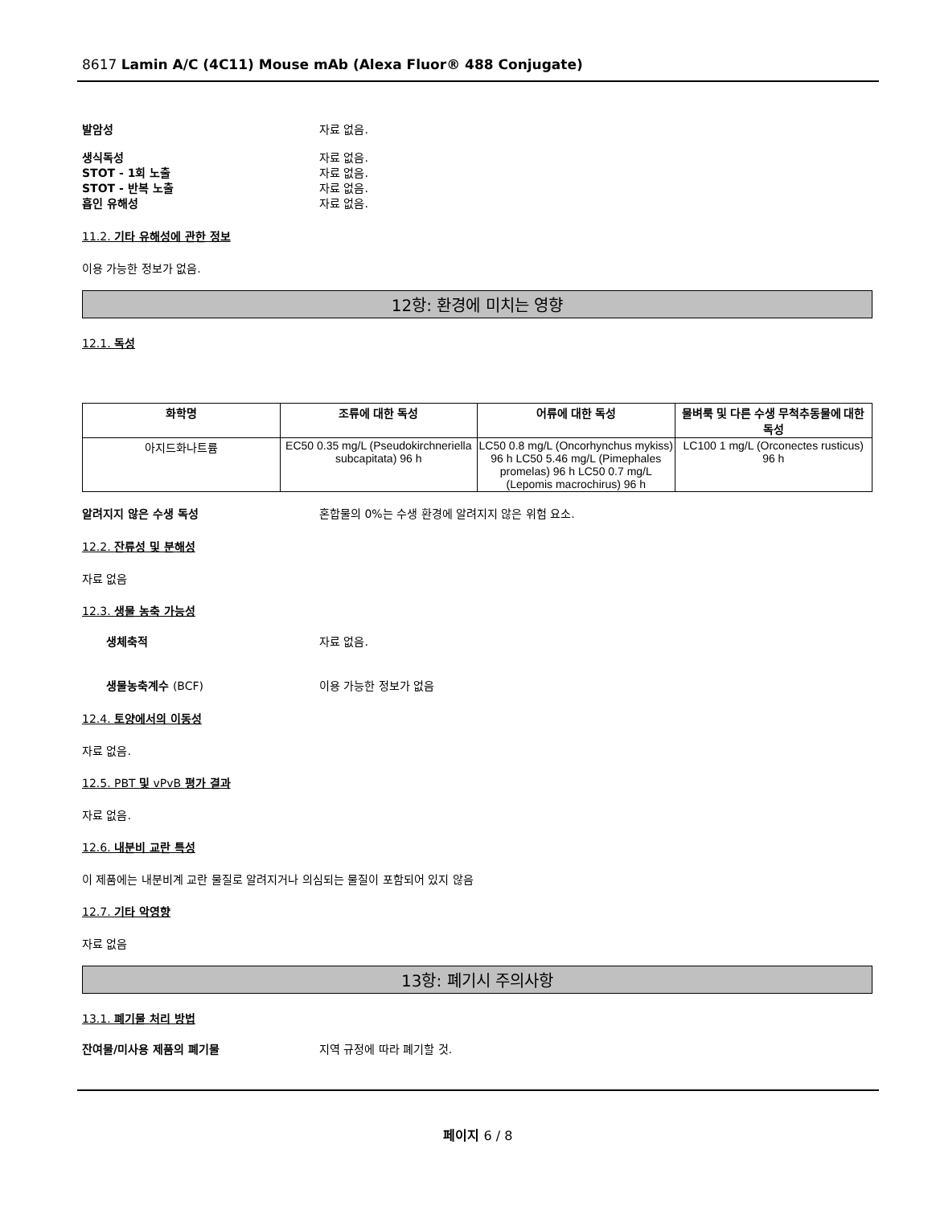8617 Lamin A/C (4C11) Mouse mAb (Alexa Fluor® 488 Conjugate)
발암성 자료 없음.
생식독성 자료 없음.
STOT - 1회 노출 자료 없음.
STOT - 반복 노출 자료 없음.
흡인 유해성 자료 없음.
11.2. 기타 유해성에 관한 정보
이용 가능한 정보가 없음.
12항: 환경에 미치는 영향
12.1. 독성
| 화학명 | 조류에 대한 독성 | 어류에 대한 독성 | 물벼룩 및 다른 수생 무척추동물에 대한 독성 |
| --- | --- | --- | --- |
| 아지드화나트륨 | EC50 0.35 mg/L (Pseudokirchneriella subcapitata) 96 h | LC50 0.8 mg/L (Oncorhynchus mykiss) 96 h LC50 5.46 mg/L (Pimephales promelas) 96 h LC50 0.7 mg/L (Lepomis macrochirus) 96 h | LC100 1 mg/L (Orconectes rusticus) 96 h |
알려지지 않은 수생 독성 혼합물의 0%는 수생 환경에 알려지지 않은 위험 요소.
12.2. 잔류성 및 분해성
자료 없음
12.3. 생물 농축 가능성
생체축적 자료 없음.
생물농축계수 (BCF) 이용 가능한 정보가 없음
12.4. 토양에서의 이동성
자료 없음.
12.5. PBT 및 vPvB 평가 결과
자료 없음.
12.6. 내분비 교란 특성
이 제품에는 내분비계 교란 물질로 알려지거나 의심되는 물질이 포함되어 있지 않음
12.7. 기타 악영향
자료 없음
13항: 폐기시 주의사항
13.1. 폐기물 처리 방법
잔여물/미사용 제품의 폐기물 지역 규정에 따라 폐기할 것.
페이지 6 / 8